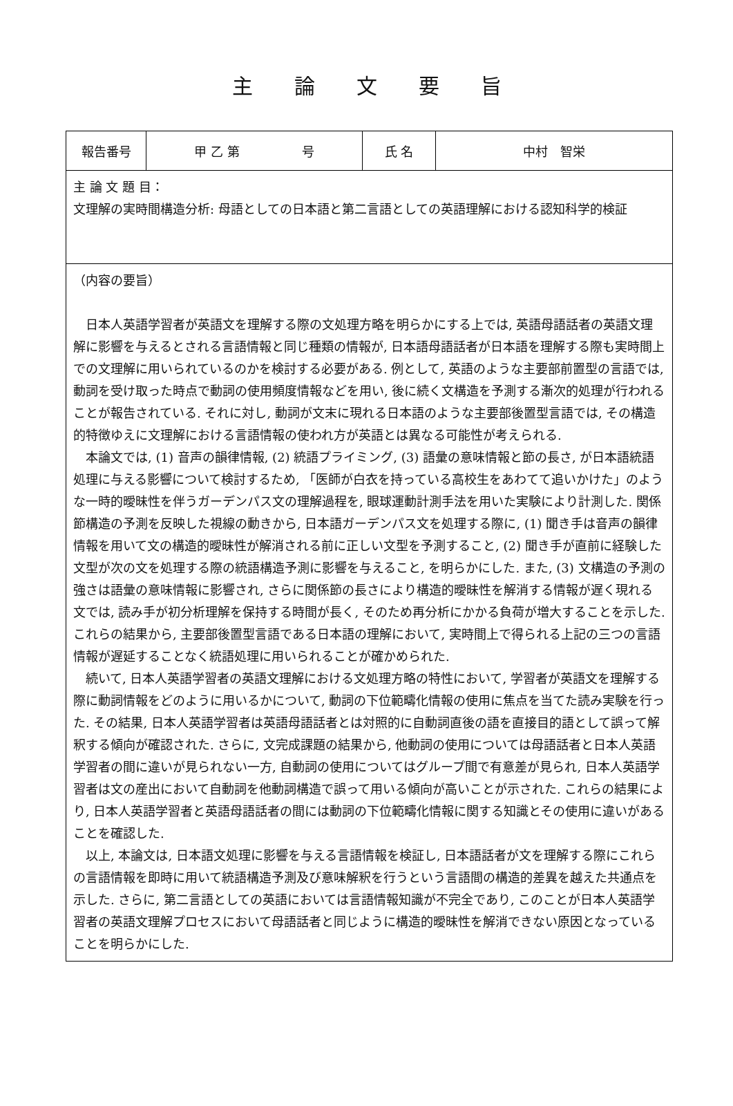主論文要旨
| 報告番号 | 甲 乙 第 号 | 氏 名 | 中村 智栄 |
| 主 論 文 題 目： 文理解の実時間構造分析: 母語としての日本語と第二言語としての英語理解における認知科学的検証 | | | |
| （内容の要旨） 日本人英語学習者が英語文を理解する際の文処理方略を明らかにする上では, 英語母語話者の英語文理解に影響を与えるとされる言語情報と同じ種類の情報が, 日本語母語話者が日本語を理解する際も実時間上での文理解に用いられているのかを検討する必要がある. 例として, 英語のような主要部前置型の言語では, 動詞を受け取った時点で動詞の使用頻度情報などを用い, 後に続く文構造を予測する漸次的処理が行われることが報告されている. それに対し, 動詞が文末に現れる日本語のような主要部後置型言語では, その構造的特徴ゆえに文理解における言語情報の使われ方が英語とは異なる可能性が考えられる. 本論文では, (1) 音声の韻律情報, (2) 統語プライミング, (3) 語彙の意味情報と節の長さ, が日本語統語処理に与える影響について検討するため, 「医師が白衣を持っている高校生をあわてて追いかけた」のような一時的曖昧性を伴うガーデンパス文の理解過程を, 眼球運動計測手法を用いた実験により計測した. 関係節構造の予測を反映した視線の動きから, 日本語ガーデンパス文を処理する際に, (1) 聞き手は音声の韻律情報を用いて文の構造的曖昧性が解消される前に正しい文型を予測すること, (2) 聞き手が直前に経験した文型が次の文を処理する際の統語構造予測に影響を与えること, を明らかにした. また, (3) 文構造の予測の強さは語彙の意味情報に影響され, さらに関係節の長さにより構造的曖昧性を解消する情報が遅く現れる文では, 読み手が初分析理解を保持する時間が長く, そのため再分析にかかる負荷が増大することを示した. これらの結果から, 主要部後置型言語である日本語の理解において, 実時間上で得られる上記の三つの言語情報が遅延することなく統語処理に用いられることが確かめられた. 続いて, 日本人英語学習者の英語文理解における文処理方略の特性において, 学習者が英語文を理解する際に動詞情報をどのように用いるかについて, 動詞の下位範疇化情報の使用に焦点を当てた読み実験を行った. その結果, 日本人英語学習者は英語母語話者とは対照的に自動詞直後の語を直接目的語として誤って解釈する傾向が確認された. さらに, 文完成課題の結果から, 他動詞の使用については母語話者と日本人英語学習者の間に違いが見られない一方, 自動詞の使用についてはグループ間で有意差が見られ, 日本人英語学習者は文の産出において自動詞を他動詞構造で誤って用いる傾向が高いことが示された. これらの結果により, 日本人英語学習者と英語母語話者の間には動詞の下位範疇化情報に関する知識とその使用に違いがあることを確認した. 以上, 本論文は, 日本語文処理に影響を与える言語情報を検証し, 日本語話者が文を理解する際にこれらの言語情報を即時に用いて統語構造予測及び意味解釈を行うという言語間の構造的差異を越えた共通点を示した. さらに, 第二言語としての英語においては言語情報知識が不完全であり, このことが日本人英語学習者の英語文理解プロセスにおいて母語話者と同じように構造的曖昧性を解消できない原因となっていることを明らかにした. | | | |